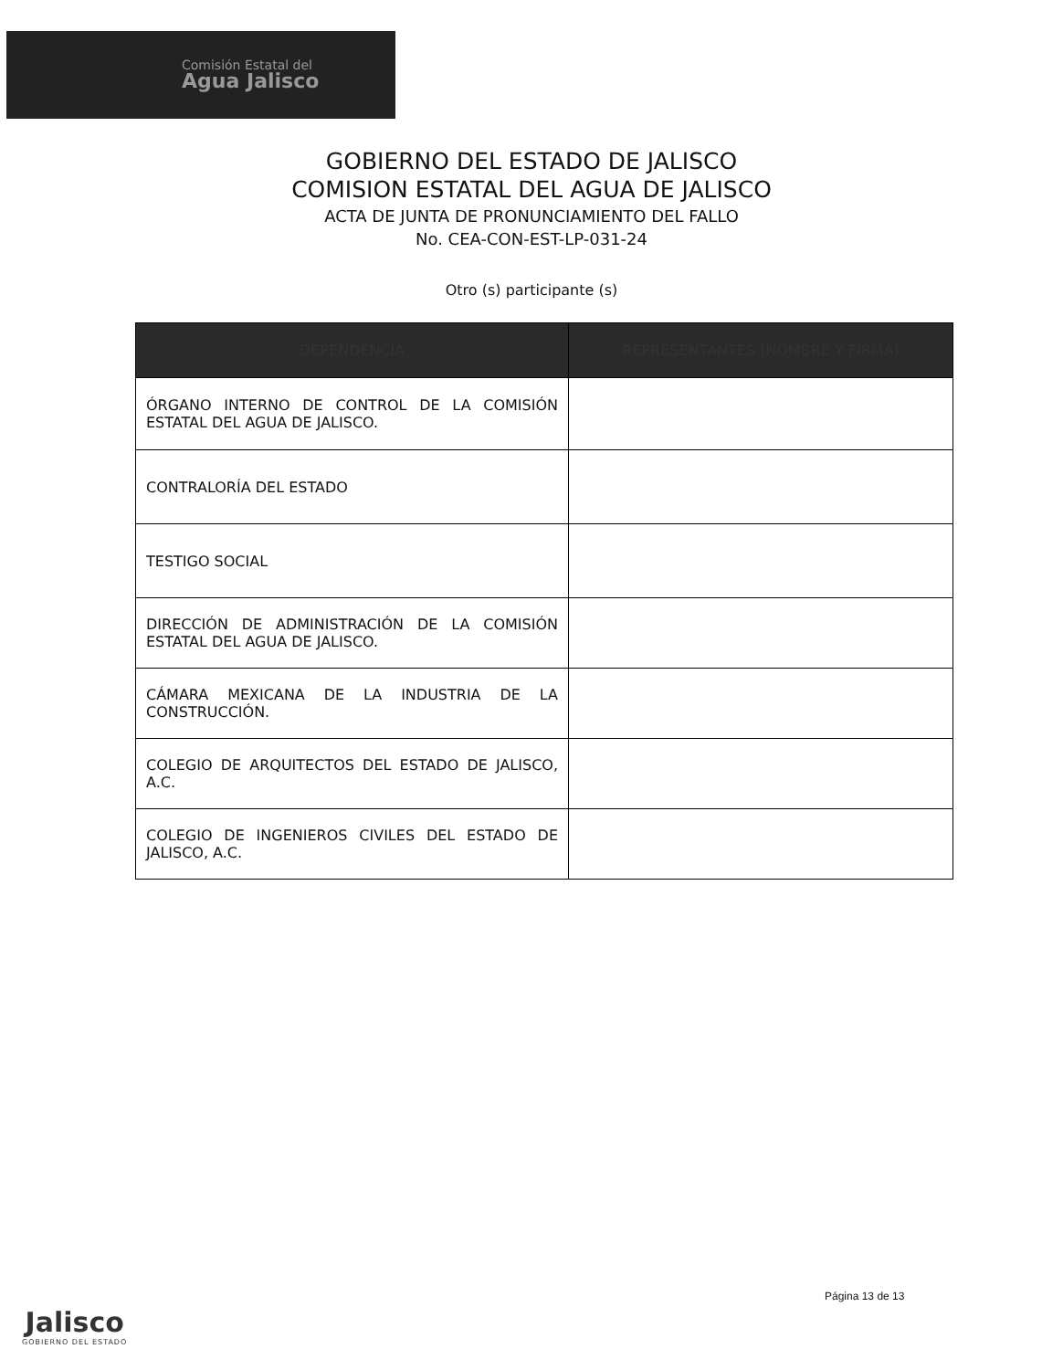Comisión Estatal del
Agua Jalisco
GOBIERNO DEL ESTADO DE JALISCO
COMISION ESTATAL DEL AGUA DE JALISCO
ACTA DE JUNTA DE PRONUNCIAMIENTO DEL FALLO
No. CEA-CON-EST-LP-031-24
Otro (s) participante (s)
| DEPENDENCIA | REPRESENTANTES (NOMBRE Y FIRMA) |
| --- | --- |
| ÓRGANO INTERNO DE CONTROL DE LA COMISIÓN ESTATAL DEL AGUA DE JALISCO. | |
| CONTRALORÍA DEL ESTADO | |
| TESTIGO SOCIAL | |
| DIRECCIÓN DE ADMINISTRACIÓN DE LA COMISIÓN ESTATAL DEL AGUA DE JALISCO. | |
| CÁMARA MEXICANA DE LA INDUSTRIA DE LA CONSTRUCCIÓN. | |
| COLEGIO DE ARQUITECTOS DEL ESTADO DE JALISCO, A.C. | |
| COLEGIO DE INGENIEROS CIVILES DEL ESTADO DE JALISCO, A.C. | |
Página 13 de 13
Jalisco
GOBIERNO DEL ESTADO